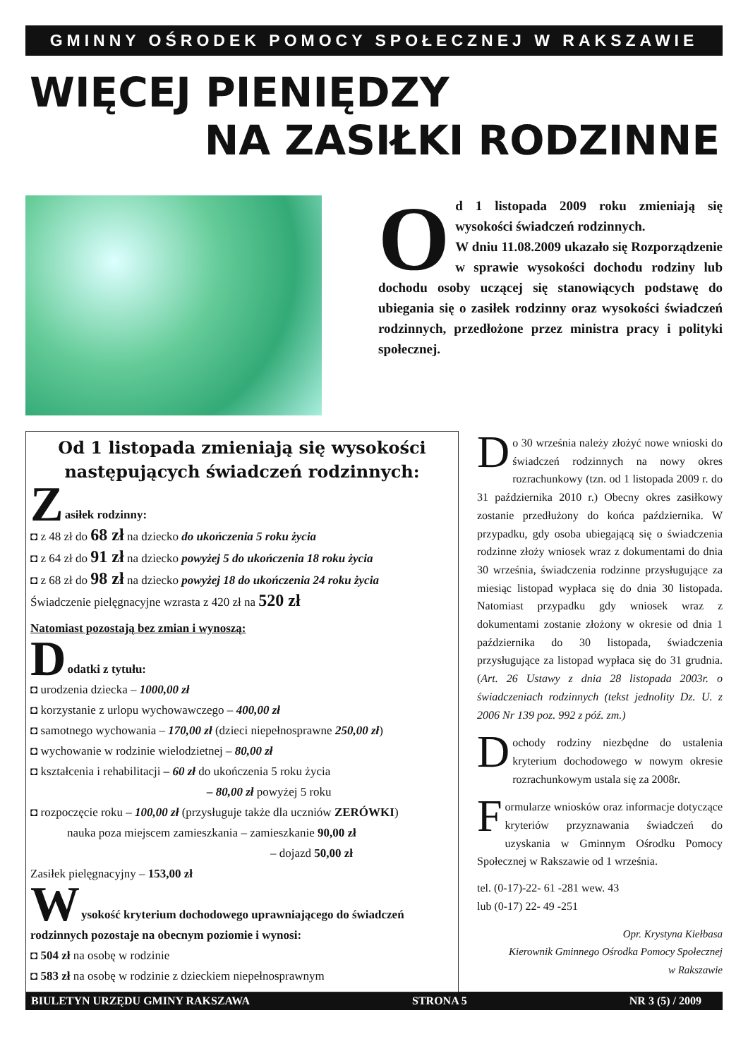GMINNY OŚRODEK POMOCY SPOŁECZNEJ W RAKSZAWIE
WIĘCEJ PIENIĘDZY
NA ZASIŁKI RODZINNE
Od 1 listopada 2009 roku zmieniają się wysokości świadczeń rodzinnych.
W dniu 11.08.2009 ukazało się Rozporządzenie w sprawie wysokości dochodu rodziny lub dochodu osoby uczącej się stanowiących podstawę do ubiegania się o zasiłek rodzinny oraz wysokości świadczeń rodzinnych, przedłożone przez ministra pracy i polityki społecznej.
Od 1 listopada zmieniają się wysokości następujących świadczeń rodzinnych:
Z
asiłek rodzinny:
◘ z 48 zł do 68 zł na dziecko do ukończenia 5 roku życia
◘ z 64 zł do 91 zł na dziecko powyżej 5 do ukończenia 18 roku życia
◘ z 68 zł do 98 zł na dziecko powyżej 18 do ukończenia 24 roku życia
Świadczenie pielęgnacyjne wzrasta z 420 zł na 520 zł
Natomiast pozostają bez zmian i wynoszą:
D
odatki z tytułu:
◘ urodzenia dziecka – 1000,00 zł
◘ korzystanie z urlopu wychowawczego – 400,00 zł
◘ samotnego wychowania – 170,00 zł (dzieci niepełnosprawne 250,00 zł)
◘ wychowanie w rodzinie wielodzietnej – 80,00 zł
◘ kształcenia i rehabilitacji – 60 zł do ukończenia 5 roku życia
– 80,00 zł powyżej 5 roku
◘ rozpoczęcie roku – 100,00 zł (przysługuje także dla uczniów ZERÓWKI)
nauka poza miejscem zamieszkania – zamieszkanie 90,00 zł
– dojazd 50,00 zł
Zasiłek pielęgnacyjny – 153,00 zł
W
ysokość kryterium dochodowego uprawniającego do świadczeń rodzinnych pozostaje na obecnym poziomie i wynosi:
◘ 504 zł na osobę w rodzinie
◘ 583 zł na osobę w rodzinie z dzieckiem niepełnosprawnym
Do 30 września należy złożyć nowe wnioski do świadczeń rodzinnych na nowy okres rozrachunkowy (tzn. od 1 listopada 2009 r. do 31 października 2010 r.) Obecny okres zasiłkowy zostanie przedłużony do końca października. W przypadku, gdy osoba ubiegającą się o świadczenia rodzinne złoży wniosek wraz z dokumentami do dnia 30 września, świadczenia rodzinne przysługujące za miesiąc listopad wypłaca się do dnia 30 listopada. Natomiast przypadku gdy wniosek wraz z dokumentami zostanie złożony w okresie od dnia 1 października do 30 listopada, świadczenia przysługujące za listopad wypłaca się do 31 grudnia. (Art. 26 Ustawy z dnia 28 listopada 2003r. o świadczeniach rodzinnych (tekst jednolity Dz. U. z 2006 Nr 139 poz. 992 z póź. zm.)
Dochody rodziny niezbędne do ustalenia kryterium dochodowego w nowym okresie rozrachunkowym ustala się za 2008r.
Formularze wniosków oraz informacje dotyczące kryteriów przyznawania świadczeń do uzyskania w Gminnym Ośrodku Pomocy Społecznej w Rakszawie od 1 września.
tel. (0-17)-22- 61 -281 wew. 43
lub (0-17) 22- 49 -251
Opr. Krystyna Kiełbasa
Kierownik Gminnego Ośrodka Pomocy Społecznej
w Rakszawie
BIULETYN URZĘDU GMINY RAKSZAWA STRONA 5 NR 3 (5) / 2009